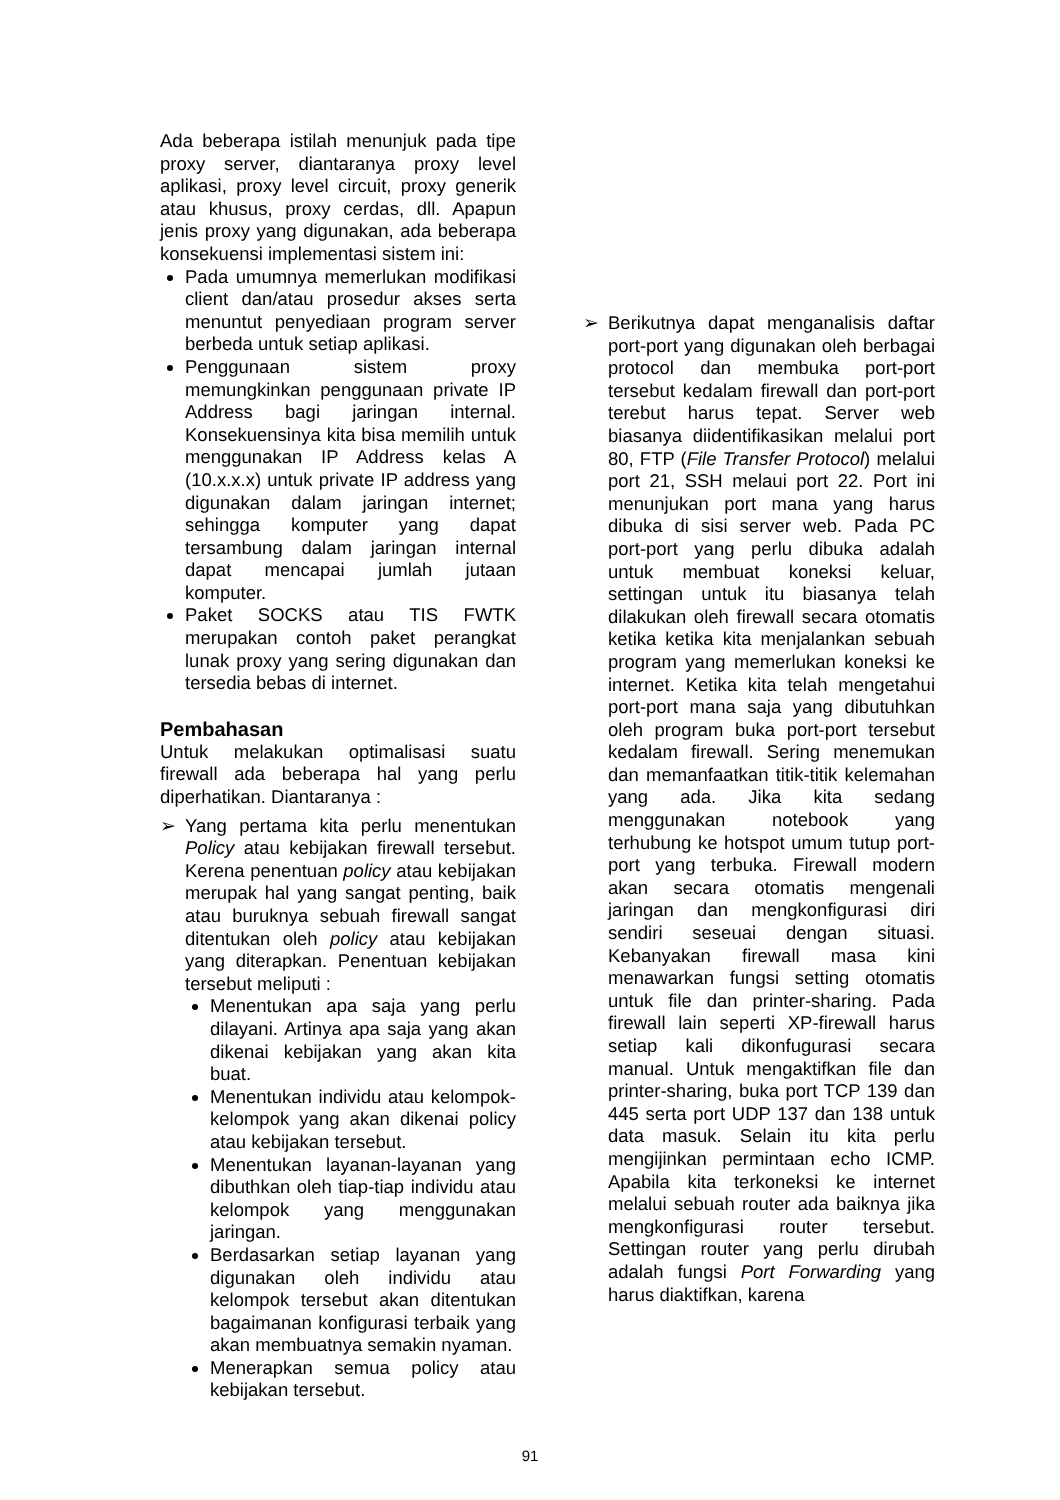Ada beberapa istilah menunjuk pada tipe proxy server, diantaranya proxy level aplikasi, proxy level circuit, proxy generik atau khusus, proxy cerdas, dll. Apapun jenis proxy yang digunakan, ada beberapa konsekuensi implementasi sistem ini:
Pada umumnya memerlukan modifikasi client dan/atau prosedur akses serta menuntut penyediaan program server berbeda untuk setiap aplikasi.
Penggunaan sistem proxy memungkinkan penggunaan private IP Address bagi jaringan internal. Konsekuensinya kita bisa memilih untuk menggunakan IP Address kelas A (10.x.x.x) untuk private IP address yang digunakan dalam jaringan internet; sehingga komputer yang dapat tersambung dalam jaringan internal dapat mencapai jumlah jutaan komputer.
Paket SOCKS atau TIS FWTK merupakan contoh paket perangkat lunak proxy yang sering digunakan dan tersedia bebas di internet.
Pembahasan
Untuk melakukan optimalisasi suatu firewall ada beberapa hal yang perlu diperhatikan. Diantaranya :
➢ Yang pertama kita perlu menentukan Policy atau kebijakan firewall tersebut. Kerena penentuan policy atau kebijakan merupak hal yang sangat penting, baik atau buruknya sebuah firewall sangat ditentukan oleh policy atau kebijakan yang diterapkan. Penentuan kebijakan tersebut meliputi :
Menentukan apa saja yang perlu dilayani. Artinya apa saja yang akan dikenai kebijakan yang akan kita buat.
Menentukan individu atau kelompok-kelompok yang akan dikenai policy atau kebijakan tersebut.
Menentukan layanan-layanan yang dibuthkan oleh tiap-tiap individu atau kelompok yang menggunakan jaringan.
Berdasarkan setiap layanan yang digunakan oleh individu atau kelompok tersebut akan ditentukan bagaimanan konfigurasi terbaik yang akan membuatnya semakin nyaman.
Menerapkan semua policy atau kebijakan tersebut.
➢ Berikutnya dapat menganalisis daftar port-port yang digunakan oleh berbagai protocol dan membuka port-port tersebut kedalam firewall dan port-port terebut harus tepat. Server web biasanya diidentifikasikan melalui port 80, FTP (File Transfer Protocol) melalui port 21, SSH melaui port 22. Port ini menunjukan port mana yang harus dibuka di sisi server web. Pada PC port-port yang perlu dibuka adalah untuk membuat koneksi keluar, settingan untuk itu biasanya telah dilakukan oleh firewall secara otomatis ketika ketika kita menjalankan sebuah program yang memerlukan koneksi ke internet. Ketika kita telah mengetahui port-port mana saja yang dibutuhkan oleh program buka port-port tersebut kedalam firewall. Sering menemukan dan memanfaatkan titik-titik kelemahan yang ada. Jika kita sedang menggunakan notebook yang terhubung ke hotspot umum tutup port-port yang terbuka. Firewall modern akan secara otomatis mengenali jaringan dan mengkonfigurasi diri sendiri seseuai dengan situasi. Kebanyakan firewall masa kini menawarkan fungsi setting otomatis untuk file dan printer-sharing. Pada firewall lain seperti XP-firewall harus setiap kali dikonfugurasi secara manual. Untuk mengaktifkan file dan printer-sharing, buka port TCP 139 dan 445 serta port UDP 137 dan 138 untuk data masuk. Selain itu kita perlu mengijinkan permintaan echo ICMP. Apabila kita terkoneksi ke internet melalui sebuah router ada baiknya jika mengkonfigurasi router tersebut. Settingan router yang perlu dirubah adalah fungsi Port Forwarding yang harus diaktifkan, karena
91